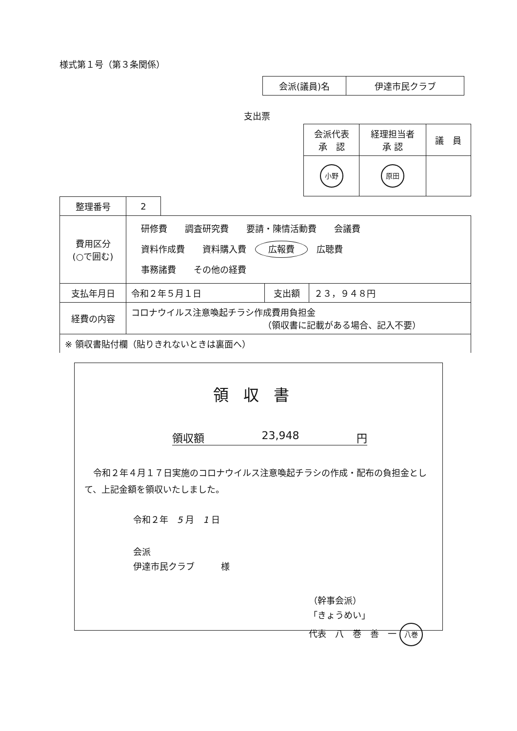様式第１号（第３条関係）
| 会派(議員)名 | 伊達市民クラブ |
支出票
| 会派代表 承 認 | 経理担当者 承 認 | 議 員 |
| 小野 | 原田 | |
| 整理番号 | 2 | | | |
| 費用区分 (○で囲む) | 研修費 調査研究費 要請・陳情活動費 会議費 資料作成費 資料購入費 広報費 広聴費 事務諸費 その他の経費 | | | |
| 支払年月日 | 令和２年５月１日 | | 支出額 | ２３，９４８円 |
| 経費の内容 | コロナウイルス注意喚起チラシ作成費用負担金 （領収書に記載がある場合、記入不要） | | | |
| ※ 領収書貼付欄（貼りきれないときは裏面へ） | | | | |
領収書
領収額 23,948 円
　令和２年４月１７日実施のコロナウイルス注意喚起チラシの作成・配布の負担金として、上記金額を領収いたしました。
令和２年　5 月　1 日
会派
伊達市民クラブ　　　様
（幹事会派）
「きょうめい」
代表　八　巻　善　一 八巻